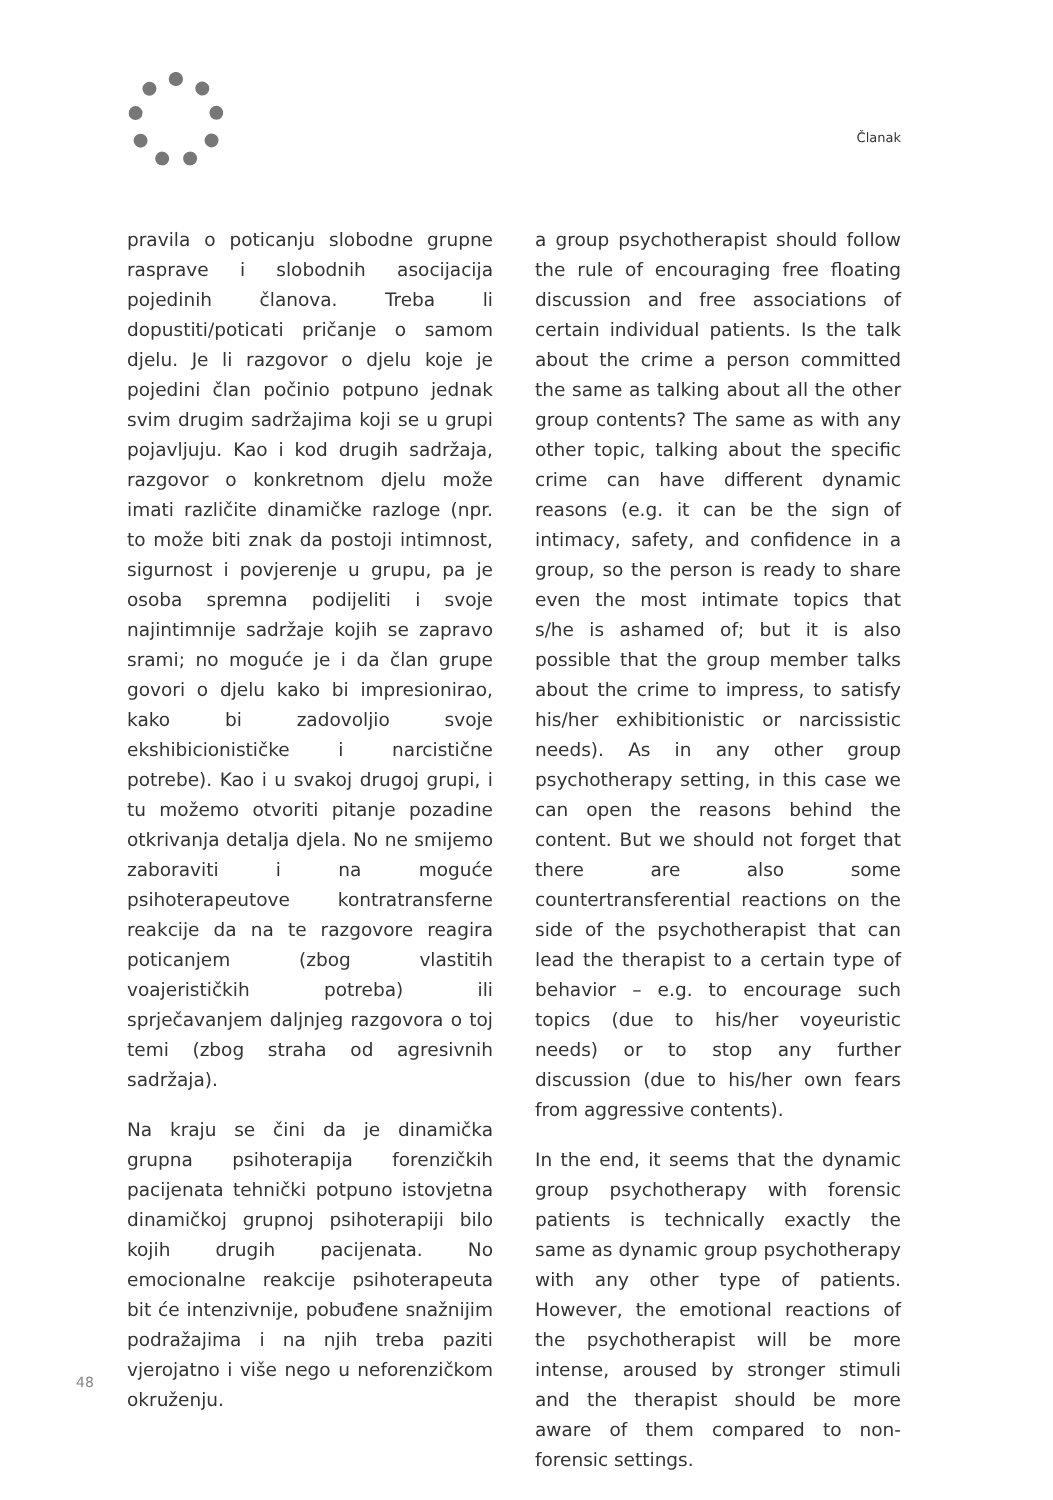Članak
pravila o poticanju slobodne grupne rasprave i slobodnih asocijacija pojedinih članova. Treba li dopustiti/poticati pričanje o samom djelu. Je li razgovor o djelu koje je pojedini član počinio potpuno jednak svim drugim sadržajima koji se u grupi pojavljuju. Kao i kod drugih sadržaja, razgovor o konkretnom djelu može imati različite dinamičke razloge (npr. to može biti znak da postoji intimnost, sigurnost i povjerenje u grupu, pa je osoba spremna podijeliti i svoje najintimnije sadržaje kojih se zapravo srami; no moguće je i da član grupe govori o djelu kako bi impresionirao, kako bi zadovoljio svoje ekshibicionističke i narcistične potrebe). Kao i u svakoj drugoj grupi, i tu možemo otvoriti pitanje pozadine otkrivanja detalja djela. No ne smijemo zaboraviti i na moguće psihoterapeutove kontratransferne reakcije da na te razgovore reagira poticanjem (zbog vlastitih voajerističkih potreba) ili sprječavanjem daljnjeg razgovora o toj temi (zbog straha od agresivnih sadržaja).
Na kraju se čini da je dinamička grupna psihoterapija forenzičkih pacijenata tehnički potpuno istovjetna dinamičkoj grupnoj psihoterapiji bilo kojih drugih pacijenata. No emocionalne reakcije psihoterapeuta bit će intenzivnije, pobuđene snažnijim podražajima i na njih treba paziti vjerojatno i više nego u neforenzičkom okruženju.
a group psychotherapist should follow the rule of encouraging free floating discussion and free associations of certain individual patients. Is the talk about the crime a person committed the same as talking about all the other group contents? The same as with any other topic, talking about the specific crime can have different dynamic reasons (e.g. it can be the sign of intimacy, safety, and confidence in a group, so the person is ready to share even the most intimate topics that s/he is ashamed of; but it is also possible that the group member talks about the crime to impress, to satisfy his/her exhibitionistic or narcissistic needs). As in any other group psychotherapy setting, in this case we can open the reasons behind the content. But we should not forget that there are also some countertransferential reactions on the side of the psychotherapist that can lead the therapist to a certain type of behavior – e.g. to encourage such topics (due to his/her voyeuristic needs) or to stop any further discussion (due to his/her own fears from aggressive contents).
In the end, it seems that the dynamic group psychotherapy with forensic patients is technically exactly the same as dynamic group psychotherapy with any other type of patients. However, the emotional reactions of the psychotherapist will be more intense, aroused by stronger stimuli and the therapist should be more aware of them compared to non-forensic settings.
48